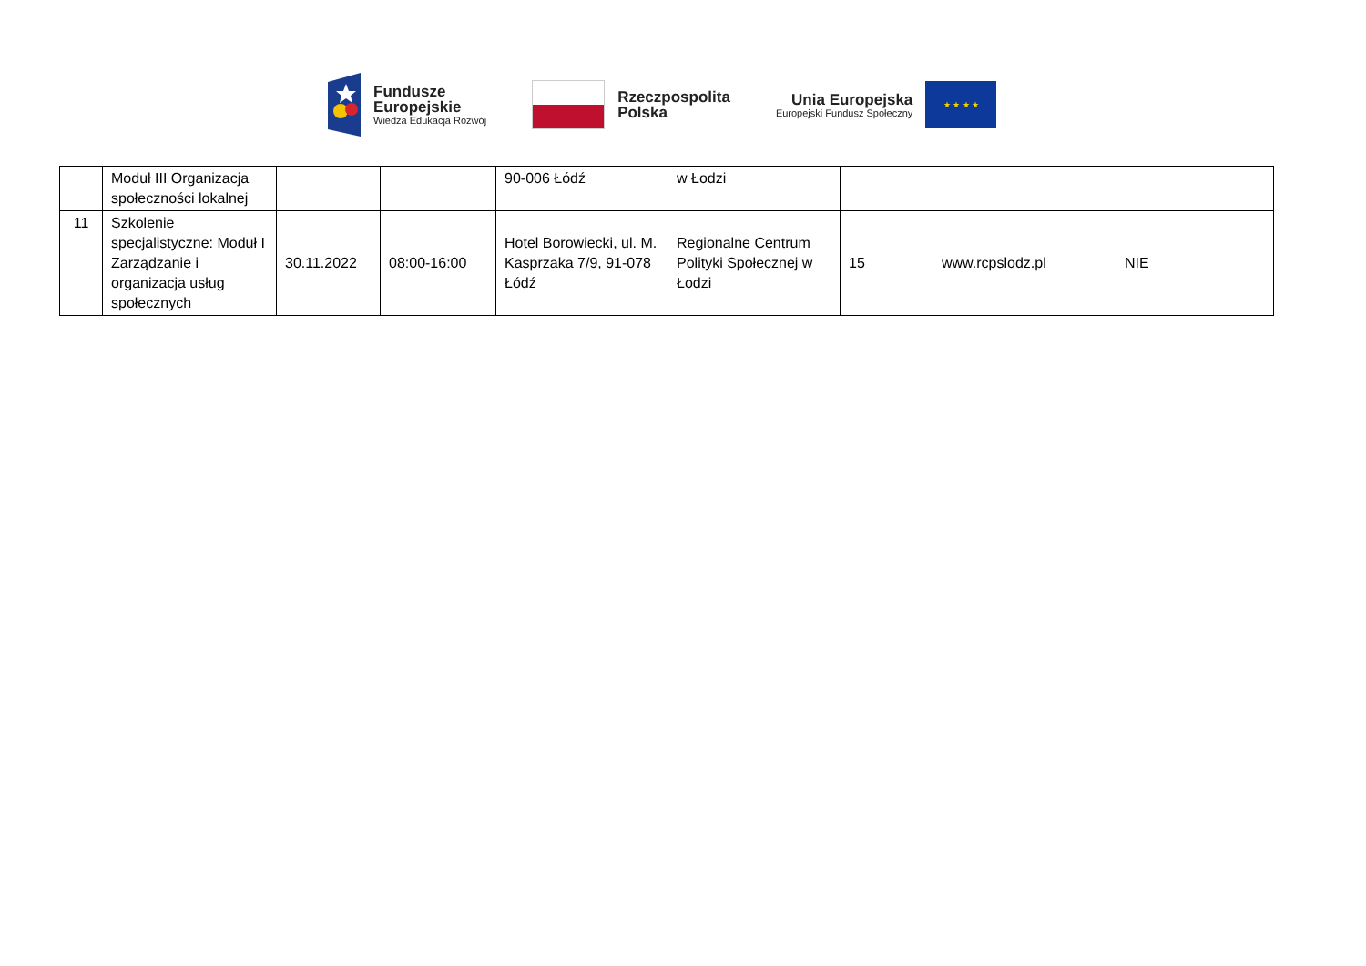Fundusze
Europejskie
Wiedza Edukacja Rozwój
Rzeczpospolita
Polska
Unia Europejska
Europejski Fundusz Społeczny
★ ★ ★ ★
| | Moduł III Organizacja społeczności lokalnej | | | 90-006 Łódź | w Łodzi | | | |
| 11 | Szkolenie specjalistyczne: Moduł I Zarządzanie i organizacja usług społecznych | 30.11.2022 | 08:00-16:00 | Hotel Borowiecki, ul. M. Kasprzaka 7/9, 91-078 Łódź | Regionalne Centrum Polityki Społecznej w Łodzi | 15 | www.rcpslodz.pl | NIE |